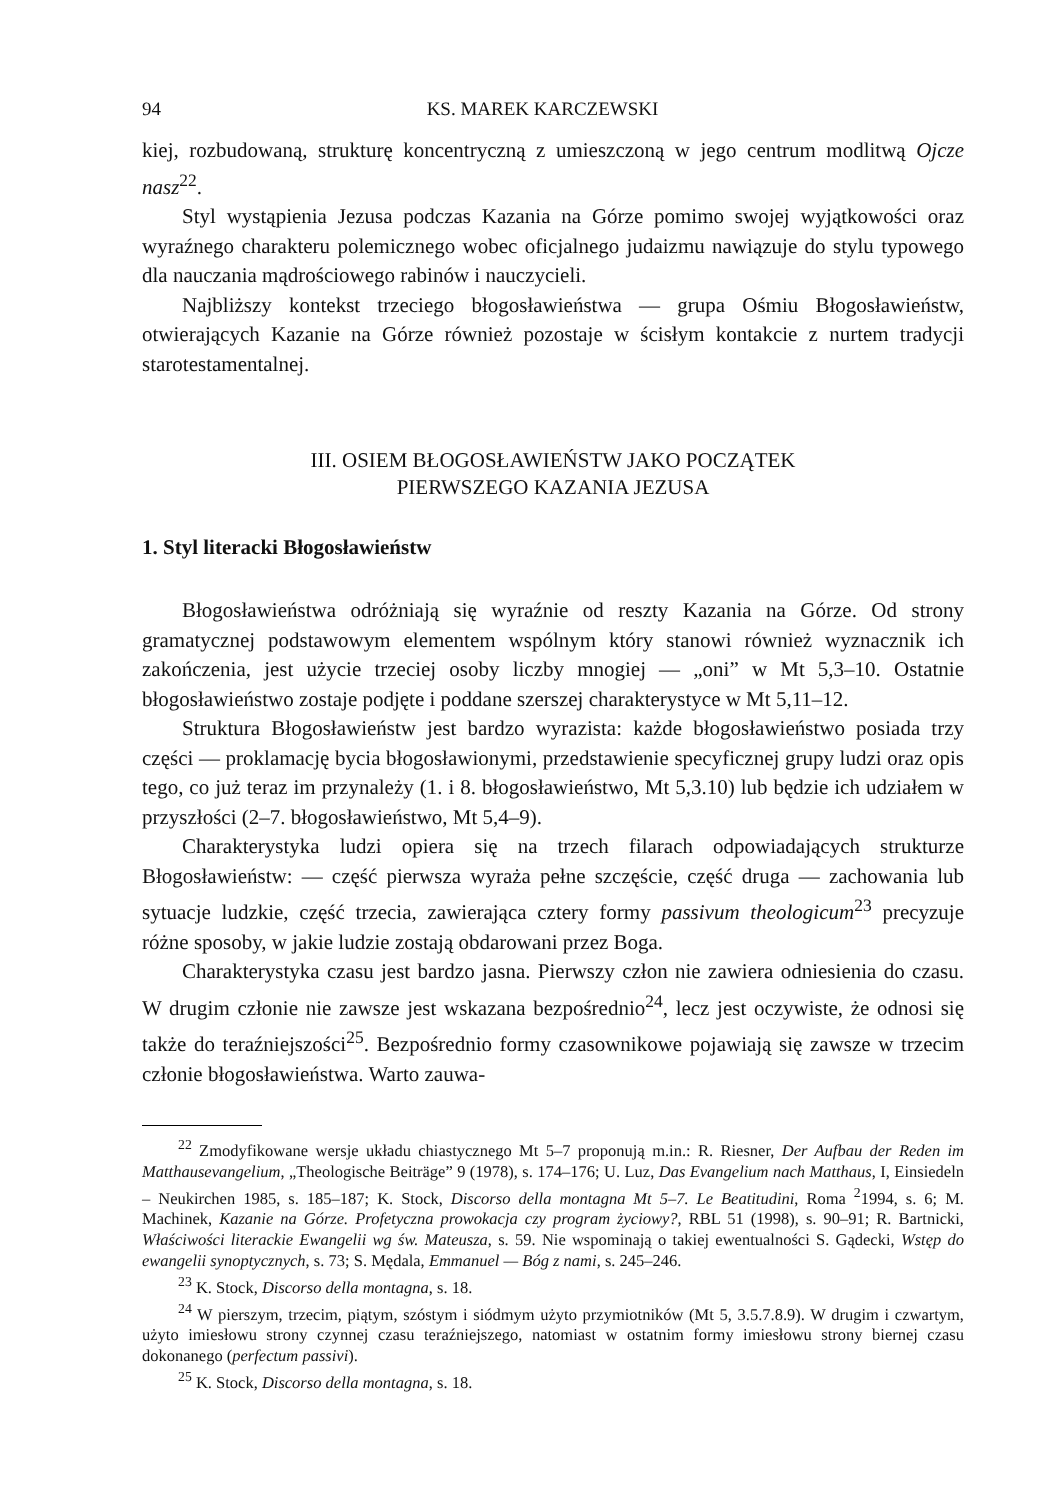94 KS. MAREK KARCZEWSKI
kiej, rozbudowaną, strukturę koncentryczną z umieszczoną w jego centrum modlitwą Ojcze nasz<sup>22</sup>.
Styl wystąpienia Jezusa podczas Kazania na Górze pomimo swojej wyjątkowości oraz wyraźnego charakteru polemicznego wobec oficjalnego judaizmu nawiązuje do stylu typowego dla nauczania mądrościowego rabinów i nauczycieli.
Najbliższy kontekst trzeciego błogosławieństwa — grupa Ośmiu Błogosławieństw, otwierających Kazanie na Górze również pozostaje w ścisłym kontakcie z nurtem tradycji starotestamentalnej.
III. OSIEM BŁOGOSŁAWIEŃSTW JAKO POCZĄTEK
PIERWSZEGO KAZANIA JEZUSA
1. Styl literacki Błogosławieństw
Błogosławieństwa odróżniają się wyraźnie od reszty Kazania na Górze. Od strony gramatycznej podstawowym elementem wspólnym który stanowi również wyznacznik ich zakończenia, jest użycie trzeciej osoby liczby mnogiej — „oni” w Mt 5,3–10. Ostatnie błogosławieństwo zostaje podjęte i poddane szerszej charakterystyce w Mt 5,11–12.
Struktura Błogosławieństw jest bardzo wyrazista: każde błogosławieństwo posiada trzy części — proklamację bycia błogosławionymi, przedstawienie specyficznej grupy ludzi oraz opis tego, co już teraz im przynależy (1. i 8. błogosławieństwo, Mt 5,3.10) lub będzie ich udziałem w przyszłości (2–7. błogosławieństwo, Mt 5,4–9).
Charakterystyka ludzi opiera się na trzech filarach odpowiadających strukturze Błogosławieństw: — część pierwsza wyraża pełne szczęście, część druga — zachowania lub sytuacje ludzkie, część trzecia, zawierająca cztery formy passivum theologicum<sup>23</sup> precyzuje różne sposoby, w jakie ludzie zostają obdarowani przez Boga.
Charakterystyka czasu jest bardzo jasna. Pierwszy człon nie zawiera odniesienia do czasu. W drugim członie nie zawsze jest wskazana bezpośrednio<sup>24</sup>, lecz jest oczywiste, że odnosi się także do teraźniejszości<sup>25</sup>. Bezpośrednio formy czasownikowe pojawiają się zawsze w trzecim członie błogosławieństwa. Warto zauwa-
<sup>22</sup> Zmodyfikowane wersje układu chiastycznego Mt 5–7 proponują m.in.: R. Riesner, Der Aufbau der Reden im Matthausevangelium, „Theologische Beiträge” 9 (1978), s. 174–176; U. Luz, Das Evangelium nach Matthaus, I, Einsiedeln – Neukirchen 1985, s. 185–187; K. Stock, Discorso della montagna Mt 5–7. Le Beatitudini, Roma <sup>2</sup>1994, s. 6; M. Machinek, Kazanie na Górze. Profetyczna prowokacja czy program życiowy?, RBL 51 (1998), s. 90–91; R. Bartnicki, Właściwości literackie Ewangelii wg św. Mateusza, s. 59. Nie wspominają o takiej ewentualności S. Gądecki, Wstęp do ewangelii synoptycznych, s. 73; S. Mędala, Emmanuel — Bóg z nami, s. 245–246.
<sup>23</sup> K. Stock, Discorso della montagna, s. 18.
<sup>24</sup> W pierszym, trzecim, piątym, szóstym i siódmym użyto przymiotników (Mt 5, 3.5.7.8.9). W drugim i czwartym, użyto imiesłowu strony czynnej czasu teraźniejszego, natomiast w ostatnim formy imiesłowu strony biernej czasu dokonanego (perfectum passivi).
<sup>25</sup> K. Stock, Discorso della montagna, s. 18.